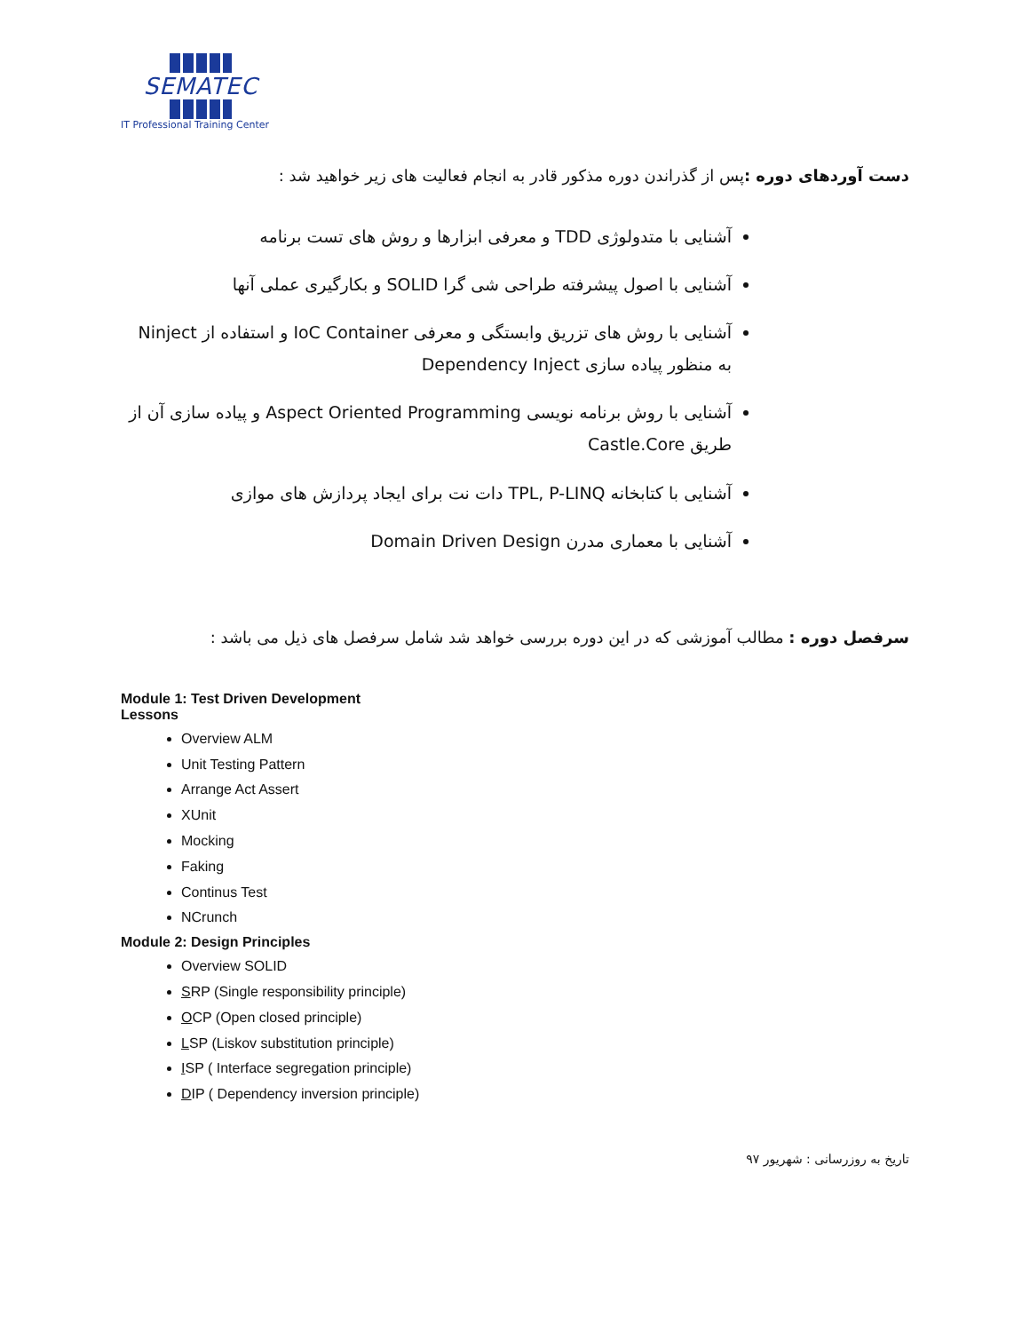SEMATEC
IT Professional Training Center
دست آوردهای دوره : پس از گذراندن دوره مذکور قادر به انجام فعالیت های زیر خواهید شد :
آشنایی با متدولوژی TDD و معرفی ابزارها و روش های تست برنامه
آشنایی با اصول پیشرفته طراحی شی گرا SOLID و بکارگیری عملی آنها
آشنایی با روش های تزریق وابستگی و معرفی IoC Container و استفاده از Ninject به منظور پیاده سازی Dependency Inject
آشنایی با روش برنامه نویسی Aspect Oriented Programming و پیاده سازی آن از طریق Castle.Core
آشنایی با کتابخانه TPL, P-LINQ دات نت برای ایجاد پردازش های موازی
آشنایی با معماری مدرن Domain Driven Design
سرفصل دوره : مطالب آموزشی که در این دوره بررسی خواهد شد شامل سرفصل های ذیل می باشد :
Module 1: Test Driven Development
Lessons
Overview ALM
Unit Testing Pattern
Arrange Act Assert
XUnit
Mocking
Faking
Continus Test
NCrunch
Module 2: Design Principles
Overview SOLID
SRP (Single responsibility principle)
OCP (Open closed principle)
LSP (Liskov substitution principle)
ISP ( Interface segregation principle)
DIP ( Dependency inversion principle)
تاریخ به روزرسانی : شهریور ۹۷